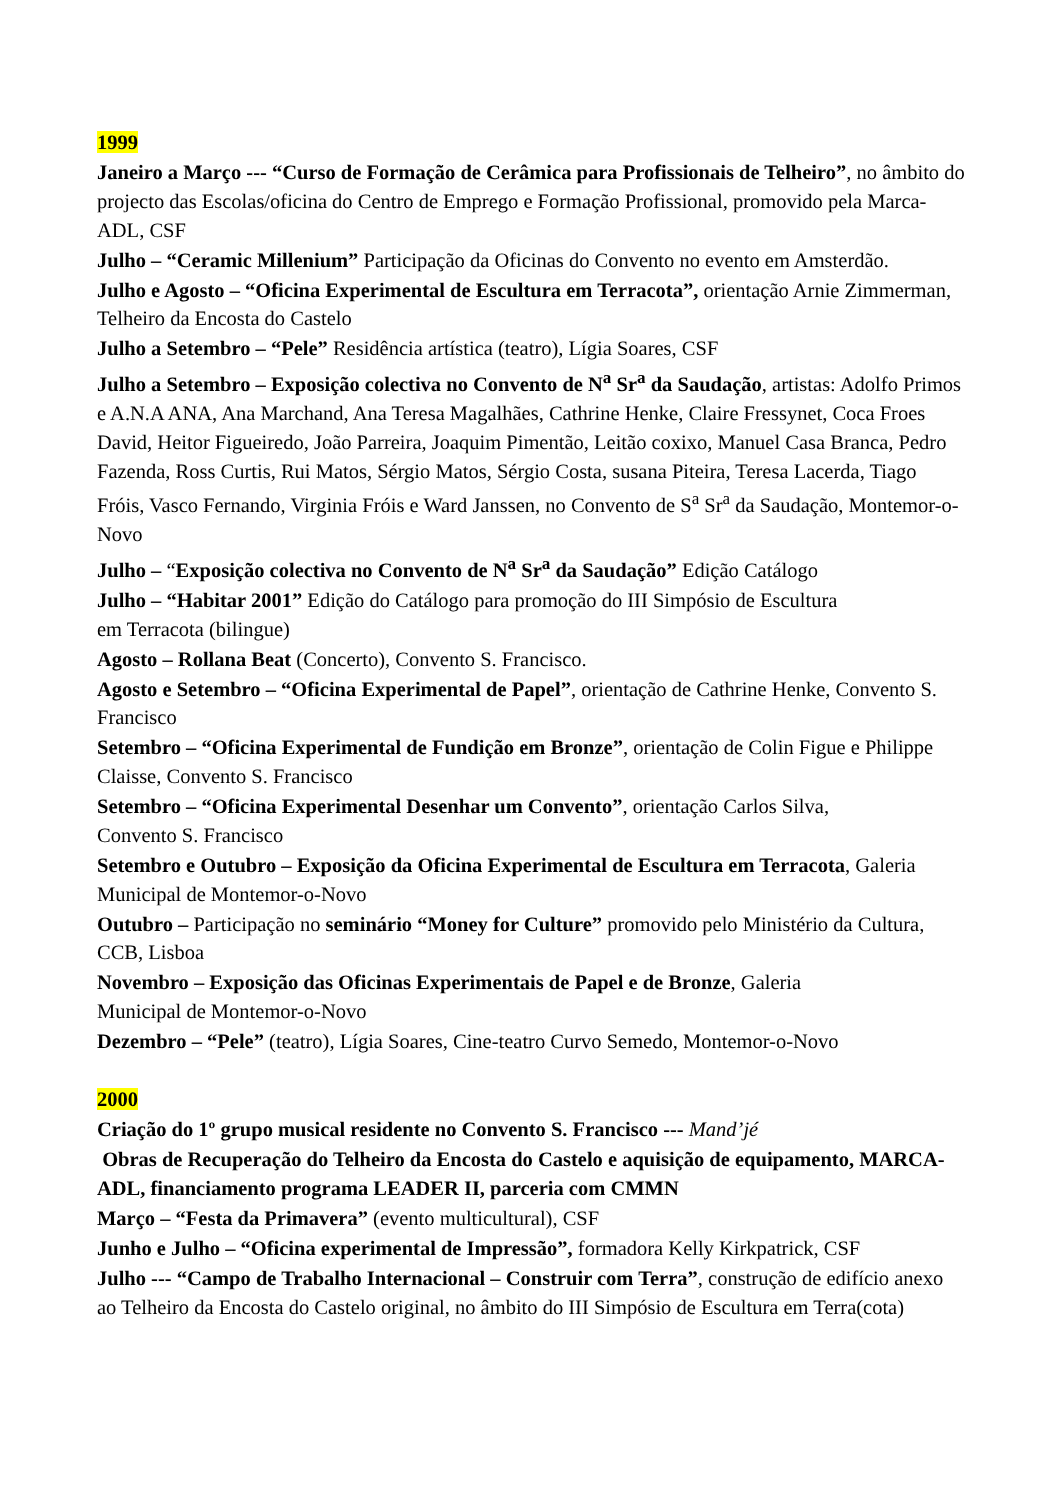1999
Janeiro a Março --- “Curso de Formação de Cerâmica para Profissionais de Telheiro”, no âmbito do projecto das Escolas/oficina do Centro de Emprego e Formação Profissional, promovido pela Marca-ADL, CSF
Julho – “Ceramic Millenium” Participação da Oficinas do Convento no evento em Amsterdão.
Julho e Agosto – “Oficina Experimental de Escultura em Terracota”, orientação Arnie Zimmerman, Telheiro da Encosta do Castelo
Julho a Setembro – “Pele” Residência artística (teatro), Lígia Soares, CSF
Julho a Setembro – Exposição colectiva no Convento de N<sup>a</sup> Sr<sup>a</sup> da Saudação, artistas: Adolfo Primos e A.N.A ANA, Ana Marchand, Ana Teresa Magalhães, Cathrine Henke, Claire Fressynet, Coca Froes David, Heitor Figueiredo, João Parreira, Joaquim Pimentão, Leitão coxixo, Manuel Casa Branca, Pedro Fazenda, Ross Curtis, Rui Matos, Sérgio Matos, Sérgio Costa, susana Piteira, Teresa Lacerda, Tiago Fróis, Vasco Fernando, Virginia Fróis e Ward Janssen, no Convento de S<sup>a</sup> Sr<sup>a</sup> da Saudação, Montemor-o-Novo
Julho – “Exposição colectiva no Convento de N<sup>a</sup> Sr<sup>a</sup> da Saudação” Edição Catálogo
Julho – “Habitar 2001” Edição do Catálogo para promoção do III Simpósio de Escultura
em Terracota (bilingue)
Agosto – Rollana Beat (Concerto), Convento S. Francisco.
Agosto e Setembro – “Oficina Experimental de Papel”, orientação de Cathrine Henke, Convento S. Francisco
Setembro – “Oficina Experimental de Fundição em Bronze”, orientação de Colin Figue e Philippe Claisse, Convento S. Francisco
Setembro – “Oficina Experimental Desenhar um Convento”, orientação Carlos Silva,
Convento S. Francisco
Setembro e Outubro – Exposição da Oficina Experimental de Escultura em Terracota, Galeria Municipal de Montemor-o-Novo
Outubro – Participação no seminário “Money for Culture” promovido pelo Ministério da Cultura, CCB, Lisboa
Novembro – Exposição das Oficinas Experimentais de Papel e de Bronze, Galeria
Municipal de Montemor-o-Novo
Dezembro – “Pele” (teatro), Lígia Soares, Cine-teatro Curvo Semedo, Montemor-o-Novo
2000
Criação do 1º grupo musical residente no Convento S. Francisco --- Mand’jé
Obras de Recuperação do Telheiro da Encosta do Castelo e aquisição de equipamento, MARCA-ADL, financiamento programa LEADER II, parceria com CMMN
Março – “Festa da Primavera” (evento multicultural), CSF
Junho e Julho – “Oficina experimental de Impressão”, formadora Kelly Kirkpatrick, CSF
Julho --- “Campo de Trabalho Internacional – Construir com Terra”, construção de edifício anexo ao Telheiro da Encosta do Castelo original, no âmbito do III Simpósio de Escultura em Terra(cota)